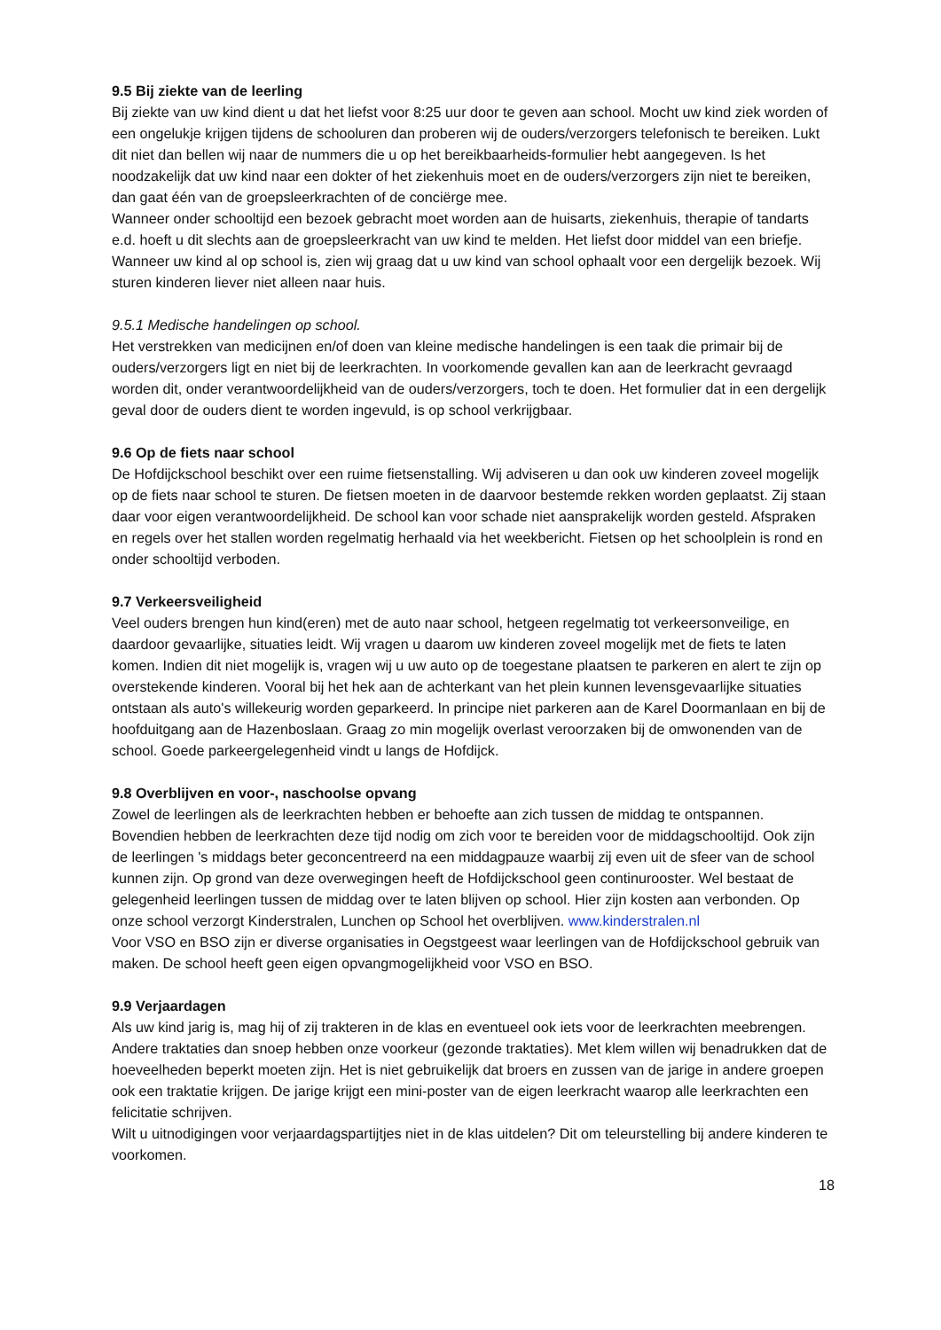9.5 Bij ziekte van de leerling
Bij ziekte van uw kind dient u dat het liefst voor 8:25 uur door te geven aan school. Mocht uw kind ziek worden of een ongelukje krijgen tijdens de schooluren dan proberen wij de ouders/verzorgers telefonisch te bereiken. Lukt dit niet dan bellen wij naar de nummers die u op het bereikbaarheids-formulier hebt aangegeven. Is het noodzakelijk dat uw kind naar een dokter of het ziekenhuis moet en de ouders/verzorgers zijn niet te bereiken, dan gaat één van de groepsleerkrachten of de conciërge mee.
Wanneer onder schooltijd een bezoek gebracht moet worden aan de huisarts, ziekenhuis, therapie of tandarts e.d. hoeft u dit slechts aan de groepsleerkracht van uw kind te melden. Het liefst door middel van een briefje. Wanneer uw kind al op school is, zien wij graag dat u uw kind van school ophaalt voor een dergelijk bezoek. Wij sturen kinderen liever niet alleen naar huis.
9.5.1 Medische handelingen op school.
Het verstrekken van medicijnen en/of doen van kleine medische handelingen is een taak die primair bij de ouders/verzorgers ligt en niet bij de leerkrachten. In voorkomende gevallen kan aan de leerkracht gevraagd worden dit, onder verantwoordelijkheid van de ouders/verzorgers, toch te doen. Het formulier dat in een dergelijk geval door de ouders dient te worden ingevuld, is op school verkrijgbaar.
9.6 Op de fiets naar school
De Hofdijckschool beschikt over een ruime fietsenstalling. Wij adviseren u dan ook uw kinderen zoveel mogelijk op de fiets naar school te sturen. De fietsen moeten in de daarvoor bestemde rekken worden geplaatst. Zij staan daar voor eigen verantwoordelijkheid. De school kan voor schade niet aansprakelijk worden gesteld. Afspraken en regels over het stallen worden regelmatig herhaald via het weekbericht. Fietsen op het schoolplein is rond en onder schooltijd verboden.
9.7 Verkeersveiligheid
Veel ouders brengen hun kind(eren) met de auto naar school, hetgeen regelmatig tot verkeersonveilige, en daardoor gevaarlijke, situaties leidt. Wij vragen u daarom uw kinderen zoveel mogelijk met de fiets te laten komen. Indien dit niet mogelijk is, vragen wij u uw auto op de toegestane plaatsen te parkeren en alert te zijn op overstekende kinderen. Vooral bij het hek aan de achterkant van het plein kunnen levensgevaarlijke situaties ontstaan als auto's willekeurig worden geparkeerd. In principe niet parkeren aan de Karel Doormanlaan en bij de hoofduitgang aan de Hazenboslaan. Graag zo min mogelijk overlast veroorzaken bij de omwonenden van de school. Goede parkeergelegenheid vindt u langs de Hofdijck.
9.8 Overblijven en voor-, naschoolse opvang
Zowel de leerlingen als de leerkrachten hebben er behoefte aan zich tussen de middag te ontspannen. Bovendien hebben de leerkrachten deze tijd nodig om zich voor te bereiden voor de middagschooltijd. Ook zijn de leerlingen 's middags beter geconcentreerd na een middagpauze waarbij zij even uit de sfeer van de school kunnen zijn. Op grond van deze overwegingen heeft de Hofdijckschool geen continurooster. Wel bestaat de gelegenheid leerlingen tussen de middag over te laten blijven op school. Hier zijn kosten aan verbonden. Op onze school verzorgt Kinderstralen, Lunchen op School het overblijven. www.kinderstralen.nl
Voor VSO en BSO zijn er diverse organisaties in Oegstgeest waar leerlingen van de Hofdijckschool gebruik van maken. De school heeft geen eigen opvangmogelijkheid voor VSO en BSO.
9.9 Verjaardagen
Als uw kind jarig is, mag hij of zij trakteren in de klas en eventueel ook iets voor de leerkrachten meebrengen. Andere traktaties dan snoep hebben onze voorkeur (gezonde traktaties). Met klem willen wij benadrukken dat de hoeveelheden beperkt moeten zijn. Het is niet gebruikelijk dat broers en zussen van de jarige in andere groepen ook een traktatie krijgen. De jarige krijgt een mini-poster van de eigen leerkracht waarop alle leerkrachten een felicitatie schrijven.
Wilt u uitnodigingen voor verjaardagspartijtjes niet in de klas uitdelen? Dit om teleurstelling bij andere kinderen te voorkomen.
18